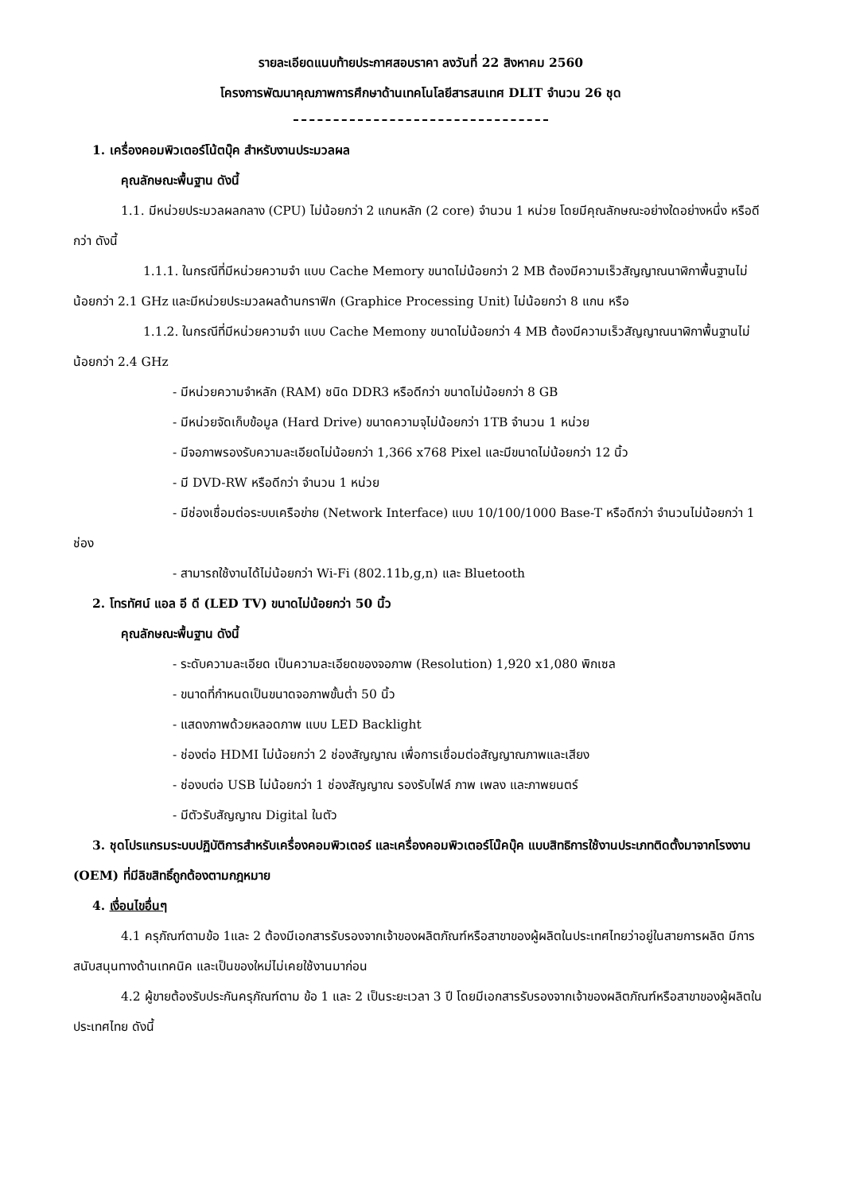รายละเอียดแนบท้ายประกาศสอบราคา ลงวันที่ 22 สิงหาคม 2560
โครงการพัฒนาคุณภาพการศึกษาด้านเทคโนโลยีสารสนเทศ DLIT จำนวน 26 ชุด
1. เครื่องคอมพิวเตอร์โน้ตบุ๊ค สำหรับงานประมวลผล
คุณลักษณะพื้นฐาน ดังนี้
1.1. มีหน่วยประมวลผลกลาง (CPU) ไม่น้อยกว่า 2 แกนหลัก (2 core) จำนวน 1 หน่วย โดยมีคุณลักษณะอย่างใดอย่างหนึ่ง หรือดีกว่า ดังนี้
1.1.1. ในกรณีที่มีหน่วยความจำ แบบ Cache Memory ขนาดไม่น้อยกว่า 2 MB ต้องมีความเร็วสัญญาณนาฬิกาพื้นฐานไม่น้อยกว่า 2.1 GHz และมีหน่วยประมวลผลด้านกราฟิก (Graphice Processing Unit) ไม่น้อยกว่า 8 แกน หรือ
1.1.2. ในกรณีที่มีหน่วยความจำ แบบ Cache Memony ขนาดไม่น้อยกว่า 4 MB ต้องมีความเร็วสัญญาณนาฬิกาพื้นฐานไม่น้อยกว่า 2.4 GHz
- มีหน่วยความจำหลัก (RAM) ชนิด DDR3 หรือดีกว่า ขนาดไม่น้อยกว่า 8 GB
- มีหน่วยจัดเก็บข้อมูล (Hard Drive) ขนาดความจุไม่น้อยกว่า 1TB จำนวน 1 หน่วย
- มีจอภาพรองรับความละเอียดไม่น้อยกว่า 1,366 x768 Pixel และมีขนาดไม่น้อยกว่า 12 นิ้ว
- มี DVD-RW หรือดีกว่า จำนวน 1 หน่วย
- มีช่องเชื่อมต่อระบบเครือข่าย (Network Interface) แบบ 10/100/1000 Base-T หรือดีกว่า จำนวนไม่น้อยกว่า 1 ช่อง
- สามารถใช้งานได้ไม่น้อยกว่า Wi-Fi (802.11b,g,n) และ Bluetooth
2. โทรทัศน์ แอล อี ดี (LED TV) ขนาดไม่น้อยกว่า 50 นิ้ว
คุณลักษณะพื้นฐาน ดังนี้
- ระดับความละเอียด เป็นความละเอียดของจอภาพ (Resolution) 1,920 x1,080 พิกเซล
- ขนาดที่กำหนดเป็นขนาดจอภาพขั้นต่ำ 50 นิ้ว
- แสดงภาพด้วยหลอดภาพ แบบ LED Backlight
- ช่องต่อ HDMI ไม่น้อยกว่า 2 ช่องสัญญาณ เพื่อการเชื่อมต่อสัญญาณภาพและเสียง
- ช่องบต่อ USB ไม่น้อยกว่า 1 ช่องสัญญาณ รองรับไฟล์ ภาพ เพลง และภาพยนตร์
- มีตัวรับสัญญาณ Digital ในตัว
3. ชุดโปรแกรมระบบปฏิบัติการสำหรับเครื่องคอมพิวเตอร์ และเครื่องคอมพิวเตอร์โน๊คบุ๊ค แบบสิทธิการใช้งานประเภทติดตั้งมาจากโรงงาน (OEM) ที่มีลิขสิทธิ์ถูกต้องตามกฎหมาย
4. เงื่อนไขอื่นๆ
4.1 ครุภัณฑ์ตามข้อ 1และ 2 ต้องมีเอกสารรับรองจากเจ้าของผลิตภัณฑ์หรือสาขาของผู้ผลิตในประเทศไทยว่าอยู่ในสายการผลิต มีการสนับสนุนทางด้านเทคนิค และเป็นของใหม่ไม่เคยใช้งานมาก่อน
4.2 ผู้ขายต้องรับประกันครุภัณฑ์ตาม ข้อ 1 และ 2 เป็นระยะเวลา 3 ปี โดยมีเอกสารรับรองจากเจ้าของผลิตภัณฑ์หรือสาขาของผู้ผลิตในประเทศไทย ดังนี้